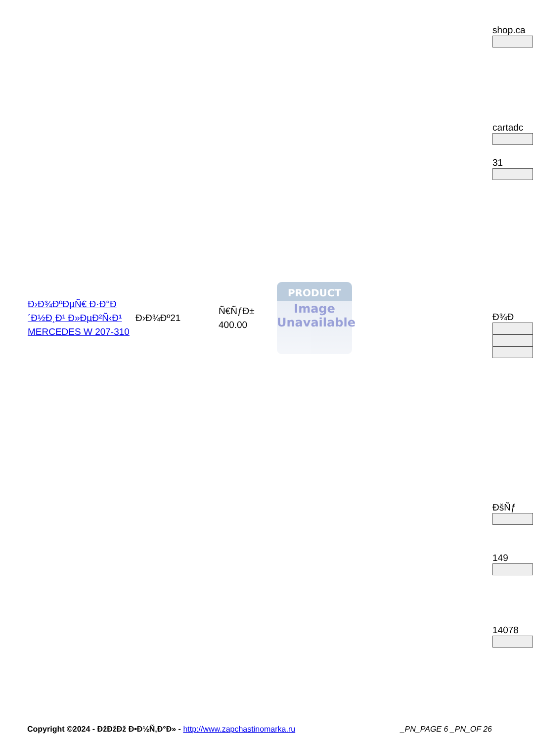shop.ca
cartadc
31
Ð¾Ð
ÐšÑƒ
149
14078
| Ð›Ð¾ÐºÐµÑ€ Ð·Ð°Ð´Ð½Ð¸Ð¹ Ð»ÐµÐ²Ñ‹Ð¹ MERCEDES W 207-310 | Ð›Ð¾Ðº21 | Ñ€ÑƒÐ± 400.00 | PRODUCT Image Unavailable |
Copyright ©2024 - ÐžÐžÐž Ð•Ð½Ñ‚Ð°Ð» - http://www.zapchastinomarka.ru _PN_PAGE 6 _PN_OF 26